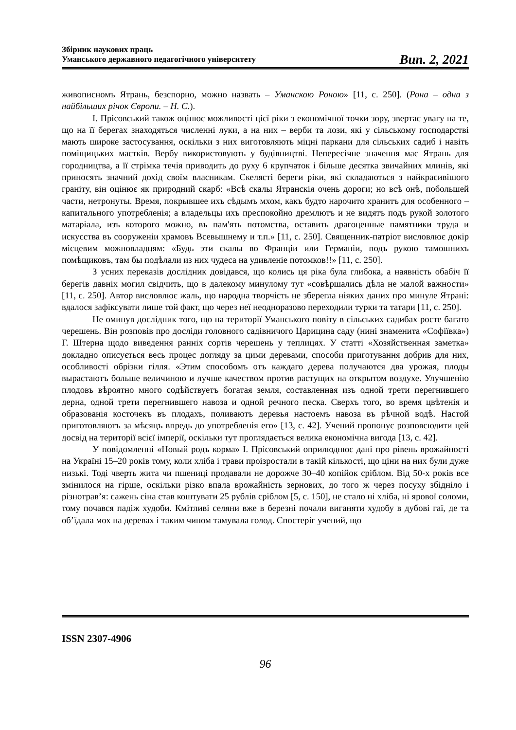Збірник наукових праць
Уманського державного педагогічного університету
Вип. 2, 2021
живописномъ Ятрань, безспорно, можно назвать – Уманскою Роною» [11, с. 250]. (Рона – одна з найбільших річок Європи. – Н. С.).
І. Прісовський також оцінює можливості цієї ріки з економічної точки зору, звертає увагу на те, що на її берегах знаходяться численні луки, а на них – верби та лози, які у сільському господарстві мають широке застосування, оскільки з них виготовляють міцні паркани для сільських садиб і навіть поміщицьких маєтків. Вербу використовують у будівництві. Непересічне значення має Ятрань для городництва, а її стрімка течія приводить до руху 6 крупчаток і більше десятка звичайних млинів, які приносять значний дохід своїм власникам. Скелясті береги ріки, які складаються з найкрасивішого граніту, він оцінює як природний скарб: «Всѣ скалы Ятранскія очень дороги; но всѣ онѣ, побольшей части, нетронуты. Время, покрывшее ихъ сѣдымъ мхом, какъ будто нарочито хранитъ для особенного – капитального употребленія; а владельцы ихъ преспокойно дремлютъ и не видятъ подъ рукой золотого матаріала, изъ которого можно, въ пам'ять потомства, оставить драгоценные памятники труда и искусства въ сооруженіи храмовъ Всевышнему и т.п.» [11, с. 250]. Священник-патріот висловлює докір місцевим можновладцям: «Будь эти скалы во Франціи или Германіи, подъ рукою тамошнихъ помѣщиковъ, там бы подѣлали из них чудеса на удивленіе потомков!!» [11, с. 250].
З усних переказів дослідник довідався, що колись ця ріка була глибока, а наявність обабіч її берегів давніх могил свідчить, що в далекому минулому тут «совѣршались дѣла не малой важности» [11, с. 250]. Автор висловлює жаль, що народна творчість не зберегла ніяких даних про минуле Ятрані: вдалося зафіксувати лише той факт, що через неї неодноразово переходили турки та татари [11, с. 250].
Не оминув дослідник того, що на території Уманського повіту в сільських садибах росте багато черешень. Він розповів про досліди головного садівничого Царицина саду (нині знаменита «Софіївка») Г. Штерна щодо виведення ранніх сортів черешень у теплицях. У статті «Хозяйственная заметка» докладно описується весь процес догляду за цими деревами, способи приготування добрив для них, особливості обрізки гілля. «Этим способомъ отъ каждаго дерева получаются два урожая, плоды вырастаютъ больше величиною и лучше качеством против растущих на открытом воздухе. Улучшенію плодовъ вѣроятно много содѣйствуетъ богатая земля, составленная изъ одной трети перегнившего дерна, одной трети перегнившего навоза и одной речного песка. Сверхъ того, во время цвѣтенія и образованія косточекъ въ плодахъ, поливаютъ деревья настоемъ навоза въ рѣчной водѣ. Настой приготовляютъ за мѣсяцъ впредь до употребленія его» [13, с. 42]. Учений пропонує розповсюдити цей досвід на території всієї імперії, оскільки тут проглядається велика економічна вигода [13, с. 42].
У повідомленні «Новый родъ корма» І. Прісовський оприлюднює дані про рівень врожайності на Україні 15–20 років тому, коли хліба і трави проізростали в такій кількості, що ціни на них були дуже низькі. Тоді чверть жита чи пшениці продавали не дорожче 30–40 копійок сріблом. Від 50-х років все змінилося на гірше, оскільки різко впала врожайність зернових, до того ж через посуху збідніло і різнотрав’я: сажень сіна став коштувати 25 рублів сріблом [5, с. 150], не стало ні хліба, ні ярової соломи, тому почався падіж худоби. Кмітливі селяни вже в березні почали виганяти худобу в дубові гаї, де та об’їдала мох на деревах і таким чином тамувала голод. Спостеріг учений, що
ISSN 2307-4906
96